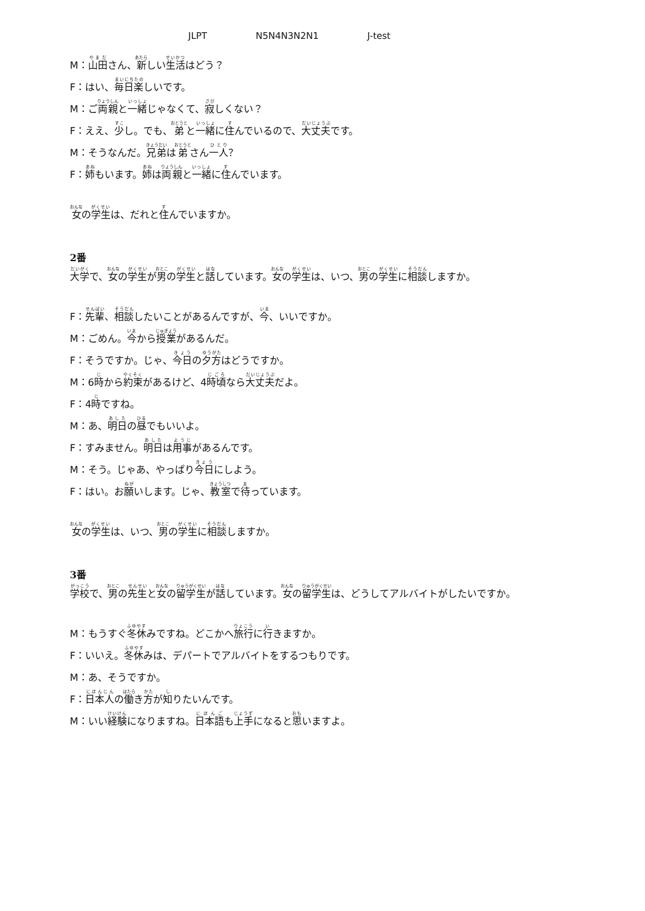JLPT N5N4N3N2N1 J-test
M：山田さん、新しい生活はどう？
F：はい、毎日楽しいです。
M：ご両親と一緒じゃなくて、寂しくない？
F：ええ、少し。でも、弟と一緒に住んでいるので、大丈夫です。
M：そうなんだ。兄弟は弟さん一人？
F：姉もいます。姉は両親と一緒に住んでいます。
女の学生は、だれと住んでいますか。
2番
大学で、女の学生が男の学生と話しています。女の学生は、いつ、男の学生に相談しますか。
F：先輩、相談したいことがあるんですが、今、いいですか。
M：ごめん。今から授業があるんだ。
F：そうですか。じゃ、今日の夕方はどうですか。
M：6時から約束があるけど、4時頃なら大丈夫だよ。
F：4時ですね。
M：あ、明日の昼でもいいよ。
F：すみません。明日は用事があるんです。
M：そう。じゃあ、やっぱり今日にしよう。
F：はい。お願いします。じゃ、教室で待っています。
女の学生は、いつ、男の学生に相談しますか。
3番
学校で、男の先生と女の留学生が話しています。女の留学生は、どうしてアルバイトがしたいですか。
M：もうすぐ冬休みですね。どこかへ旅行に行きますか。
F：いいえ。冬休みは、デパートでアルバイトをするつもりです。
M：あ、そうですか。
F：日本人の働き方が知りたいんです。
M：いい経験になりますね。日本語も上手になると思いますよ。